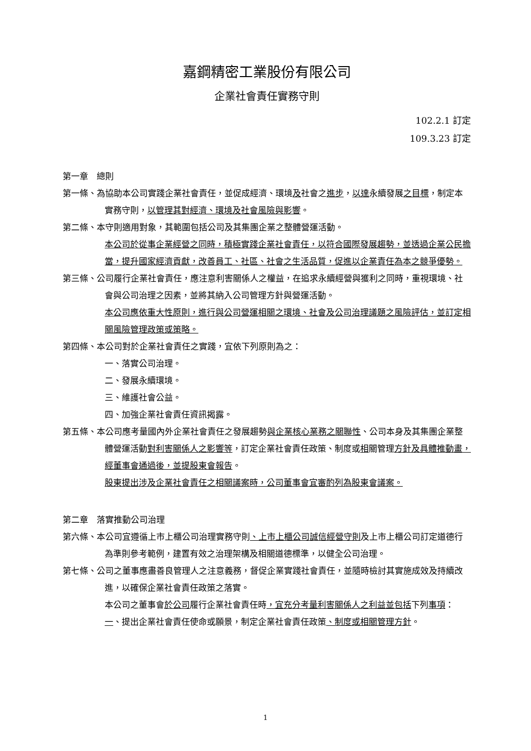嘉鋼精密工業股份有限公司
企業社會責任實務守則
102.2.1 訂定
109.3.23 訂定
第一章　總則
第一條、為協助本公司實踐企業社會責任，並促成經濟、環境及社會之進步，以達永續發展之目標，制定本實務守則，以管理其對經濟、環境及社會風險與影響。
第二條、本守則適用對象，其範圍包括公司及其集團企業之整體營運活動。
本公司於從事企業經營之同時，積極實踐企業社會責任，以符合國際發展趨勢，並透過企業公民擔當，提升國家經濟貢獻，改善員工、社區、社會之生活品質，促進以企業責任為本之競爭優勢。
第三條、公司履行企業社會責任，應注意利害關係人之權益，在追求永續經營與獲利之同時，重視環境、社會與公司治理之因素，並將其納入公司管理方針與營運活動。
本公司應依重大性原則，進行與公司營運相關之環境、社會及公司治理議題之風險評估，並訂定相關風險管理政策或策略。
第四條、本公司對於企業社會責任之實踐，宜依下列原則為之：
一、落實公司治理。
二、發展永續環境。
三、維護社會公益。
四、加強企業社會責任資訊揭露。
第五條、本公司應考量國內外企業社會責任之發展趨勢與企業核心業務之關聯性、公司本身及其集團企業整體營運活動對利害關係人之影響等，訂定企業社會責任政策、制度或相關管理方針及具體推動畫，經董事會通過後，並提股東會報告。
股東提出涉及企業社會責任之相關議案時，公司董事會宜審酌列為股東會議案。
第二章　落實推動公司治理
第六條、本公司宜遵循上市上櫃公司治理實務守則、上市上櫃公司誠信經營守則及上市上櫃公司訂定道德行為準則參考範例，建置有效之治理架構及相關道德標準，以健全公司治理。
第七條、公司之董事應盡善良管理人之注意義務，督促企業實踐社會責任，並隨時檢討其實施成效及持續改進，以確保企業社會責任政策之落實。
本公司之董事會於公司履行企業社會責任時，宜充分考量利害關係人之利益並包括下列事項：
一、提出企業社會責任使命或願景，制定企業社會責任政策、制度或相關管理方針。
1